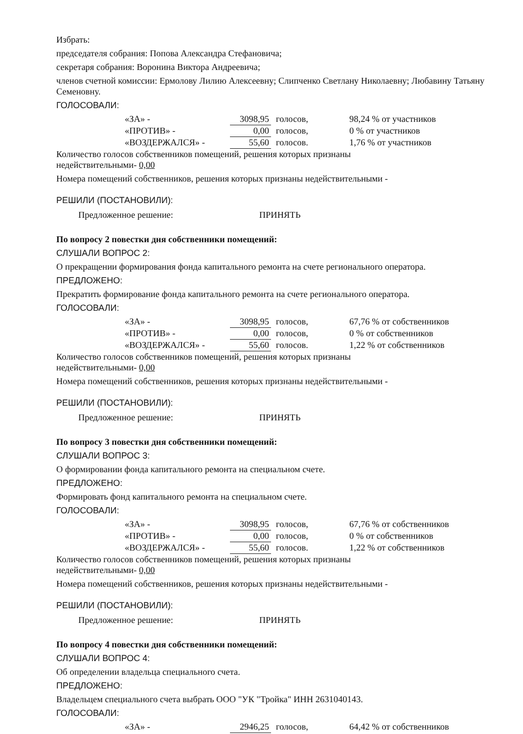Избрать:
председателя собрания: Попова Александра Стефановича;
секретаря собрания: Воронина Виктора Андреевича;
членов счетной комиссии: Ермолову Лилию Алексеевну; Слипченко Светлану Николаевну; Любавину Татьяну Семеновну.
ГОЛОСОВАЛИ:
| «ЗА» - | 3098,95 | голосов, | 98,24 % от участников |
| «ПРОТИВ» - | 0,00 | голосов, | 0 % от участников |
| «ВОЗДЕРЖАЛСЯ» - | 55,60 | голосов. | 1,76 % от участников |
Количество голосов собственников помещений, решения которых признаны
недействительными- 0,00
Номера помещений собственников, решения которых признаны недействительными -
РЕШИЛИ (ПОСТАНОВИЛИ):
Предложенное решение: ПРИНЯТЬ
По вопросу 2 повестки дня собственники помещений:
СЛУШАЛИ ВОПРОС 2:
О прекращении формирования фонда капитального ремонта на счете регионального оператора.
ПРЕДЛОЖЕНО:
Прекратить формирование фонда капитального ремонта на счете регионального оператора.
ГОЛОСОВАЛИ:
| «ЗА» - | 3098,95 | голосов, | 67,76 % от собственников |
| «ПРОТИВ» - | 0,00 | голосов, | 0 % от собственников |
| «ВОЗДЕРЖАЛСЯ» - | 55,60 | голосов. | 1,22 % от собственников |
Количество голосов собственников помещений, решения которых признаны
недействительными- 0,00
Номера помещений собственников, решения которых признаны недействительными -
РЕШИЛИ (ПОСТАНОВИЛИ):
Предложенное решение: ПРИНЯТЬ
По вопросу 3 повестки дня собственники помещений:
СЛУШАЛИ ВОПРОС 3:
О формировании фонда капитального ремонта на специальном счете.
ПРЕДЛОЖЕНО:
Формировать фонд капитального ремонта на специальном счете.
ГОЛОСОВАЛИ:
| «ЗА» - | 3098,95 | голосов, | 67,76 % от собственников |
| «ПРОТИВ» - | 0,00 | голосов, | 0 % от собственников |
| «ВОЗДЕРЖАЛСЯ» - | 55,60 | голосов. | 1,22 % от собственников |
Количество голосов собственников помещений, решения которых признаны
недействительными- 0,00
Номера помещений собственников, решения которых признаны недействительными -
РЕШИЛИ (ПОСТАНОВИЛИ):
Предложенное решение: ПРИНЯТЬ
По вопросу 4 повестки дня собственники помещений:
СЛУШАЛИ ВОПРОС 4:
Об определении владельца специального счета.
ПРЕДЛОЖЕНО:
Владельцем специального счета выбрать ООО "УК "Тройка" ИНН 2631040143.
ГОЛОСОВАЛИ:
| «ЗА» - | 2946,25 | голосов, | 64,42 % от собственников |